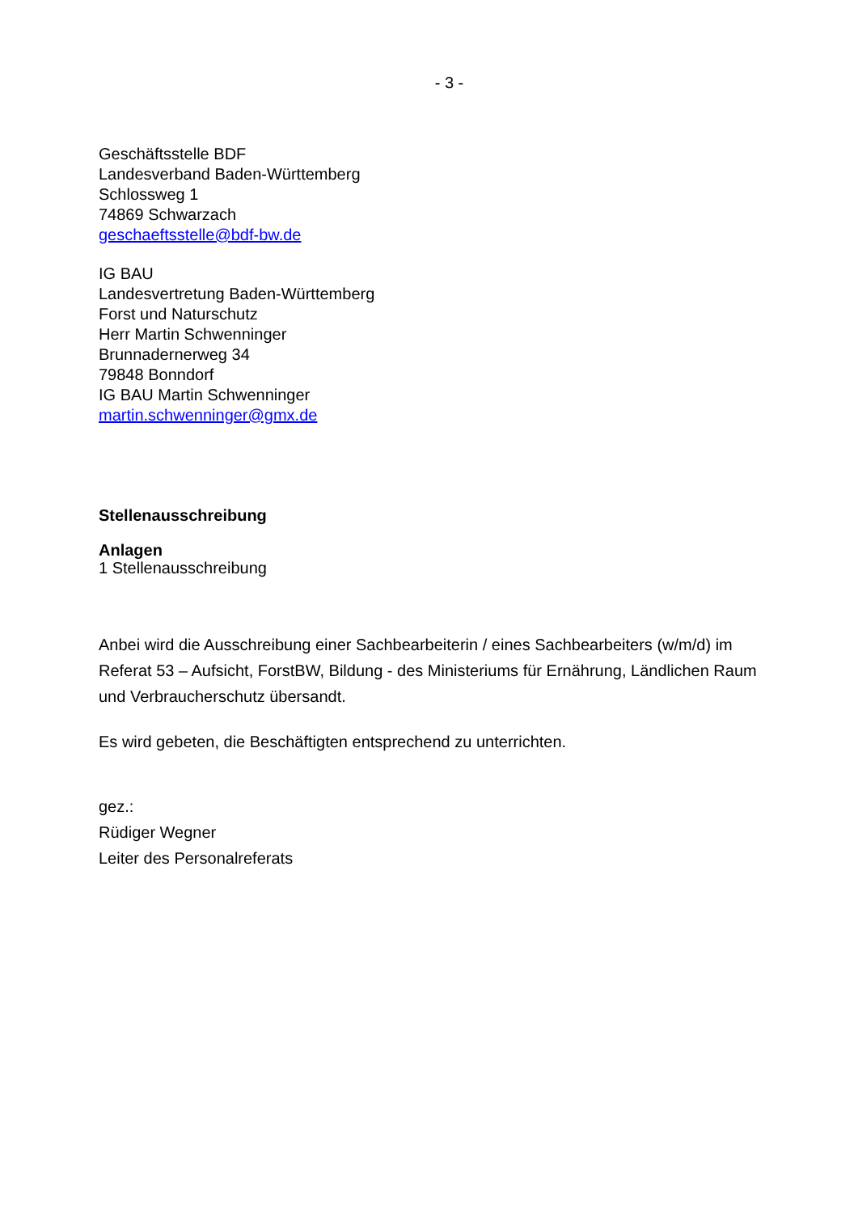- 3 -
Geschäftsstelle BDF
Landesverband Baden-Württemberg
Schlossweg 1
74869 Schwarzach
geschaeftsstelle@bdf-bw.de
IG BAU
Landesvertretung Baden-Württemberg
Forst und Naturschutz
Herr Martin Schwenninger
Brunnadernerweg 34
79848 Bonndorf
IG BAU Martin Schwenninger
martin.schwenninger@gmx.de
Stellenausschreibung
Anlagen
1 Stellenausschreibung
Anbei wird die Ausschreibung einer Sachbearbeiterin / eines Sachbearbeiters (w/m/d) im Referat 53 – Aufsicht, ForstBW, Bildung - des Ministeriums für Ernährung, Ländlichen Raum und Verbraucherschutz übersandt.
Es wird gebeten, die Beschäftigten entsprechend zu unterrichten.
gez.:
Rüdiger Wegner
Leiter des Personalreferats